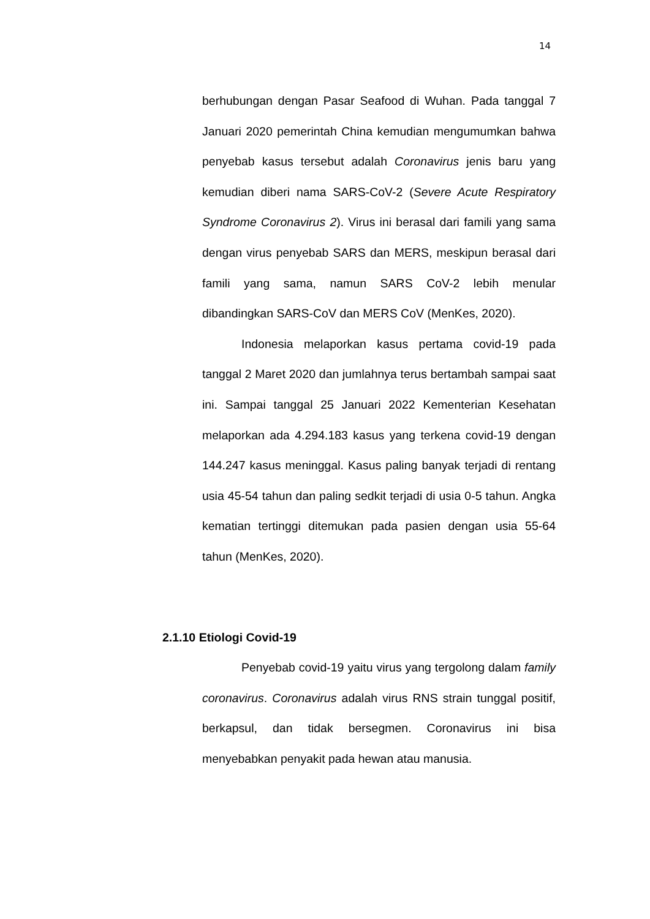14
berhubungan dengan Pasar Seafood di Wuhan. Pada tanggal 7 Januari 2020 pemerintah China kemudian mengumumkan bahwa penyebab kasus tersebut adalah Coronavirus jenis baru yang kemudian diberi nama SARS-CoV-2 (Severe Acute Respiratory Syndrome Coronavirus 2). Virus ini berasal dari famili yang sama dengan virus penyebab SARS dan MERS, meskipun berasal dari famili yang sama, namun SARS CoV-2 lebih menular dibandingkan SARS-CoV dan MERS CoV (MenKes, 2020).
Indonesia melaporkan kasus pertama covid-19 pada tanggal 2 Maret 2020 dan jumlahnya terus bertambah sampai saat ini. Sampai tanggal 25 Januari 2022 Kementerian Kesehatan melaporkan ada 4.294.183 kasus yang terkena covid-19 dengan 144.247 kasus meninggal. Kasus paling banyak terjadi di rentang usia 45-54 tahun dan paling sedkit terjadi di usia 0-5 tahun. Angka kematian tertinggi ditemukan pada pasien dengan usia 55-64 tahun (MenKes, 2020).
2.1.10 Etiologi Covid-19
Penyebab covid-19 yaitu virus yang tergolong dalam family coronavirus. Coronavirus adalah virus RNS strain tunggal positif, berkapsul, dan tidak bersegmen. Coronavirus ini bisa menyebabkan penyakit pada hewan atau manusia.